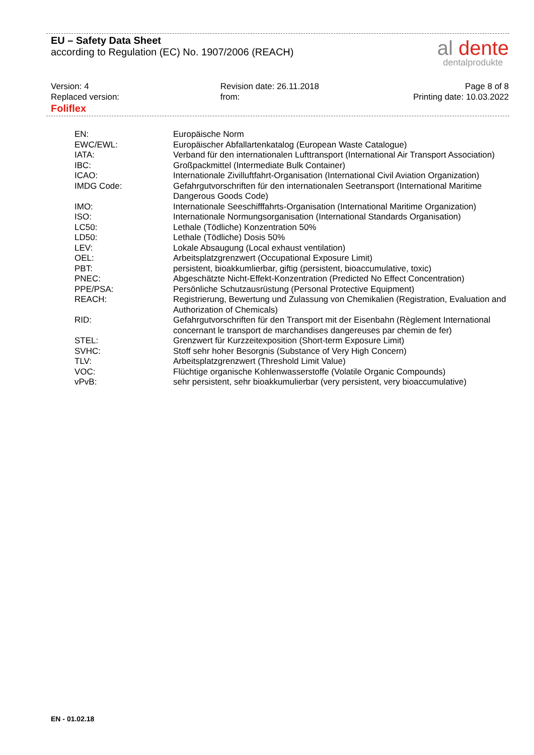EU – Safety Data Sheet
according to Regulation (EC) No. 1907/2006 (REACH)
al dente
dentalprodukte
Version: 4
Replaced version:
Foliflex
Revision date: 26.11.2018
from:
Page 8 of 8
Printing date: 10.03.2022
| EN: | Europäische Norm |
| EWC/EWL: | Europäischer Abfallartenkatalog (European Waste Catalogue) |
| IATA: | Verband für den internationalen Lufttransport (International Air Transport Association) |
| IBC: | Großpackmittel (Intermediate Bulk Container) |
| ICAO: | Internationale Zivilluftfahrt-Organisation (International Civil Aviation Organization) |
| IMDG Code: | Gefahrgutvorschriften für den internationalen Seetransport (International Maritime Dangerous Goods Code) |
| IMO: | Internationale Seeschifffahrts-Organisation (International Maritime Organization) |
| ISO: | Internationale Normungsorganisation (International Standards Organisation) |
| LC50: | Lethale (Tödliche) Konzentration 50% |
| LD50: | Lethale (Tödliche) Dosis 50% |
| LEV: | Lokale Absaugung (Local exhaust ventilation) |
| OEL: | Arbeitsplatzgrenzwert (Occupational Exposure Limit) |
| PBT: | persistent, bioakkumlierbar, giftig (persistent, bioaccumulative, toxic) |
| PNEC: | Abgeschätzte Nicht-Effekt-Konzentration (Predicted No Effect Concentration) |
| PPE/PSA: | Persönliche Schutzausrüstung (Personal Protective Equipment) |
| REACH: | Registrierung, Bewertung und Zulassung von Chemikalien (Registration, Evaluation and Authorization of Chemicals) |
| RID: | Gefahrgutvorschriften für den Transport mit der Eisenbahn (Règlement International concernant le transport de marchandises dangereuses par chemin de fer) |
| STEL: | Grenzwert für Kurzzeitexposition (Short-term Exposure Limit) |
| SVHC: | Stoff sehr hoher Besorgnis (Substance of Very High Concern) |
| TLV: | Arbeitsplatzgrenzwert (Threshold Limit Value) |
| VOC: | Flüchtige organische Kohlenwasserstoffe (Volatile Organic Compounds) |
| vPvB: | sehr persistent, sehr bioakkumulierbar (very persistent, very bioaccumulative) |
EN - 01.02.18